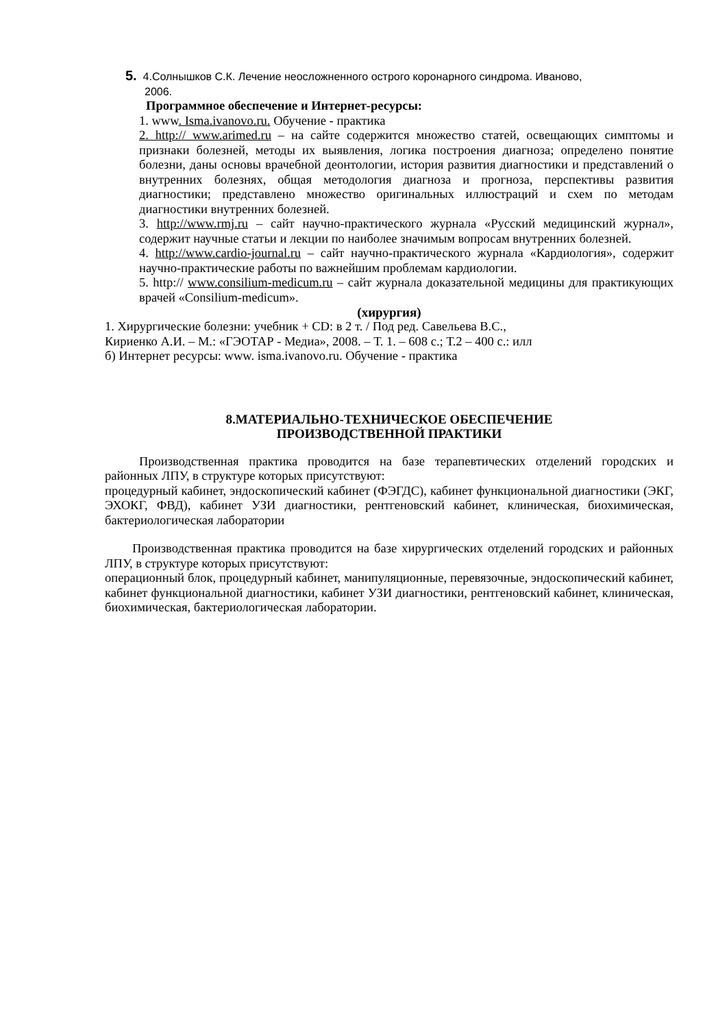5. 4.Солнышков С.К. Лечение неосложненного острого коронарного синдрома. Иваново,
2006.
Программное обеспечение и Интернет-ресурсы:
1. www. Isma.ivanovo.ru. Обучение - практика
2. http:// www.arimed.ru – на сайте содержится множество статей, освещающих симптомы и признаки болезней, методы их выявления, логика построения диагноза; определено понятие болезни, даны основы врачебной деонтологии, история развития диагностики и представлений о внутренних болезнях, общая методология диагноза и прогноза, перспективы развития диагностики; представлено множество оригинальных иллюстраций и схем по методам диагностики внутренних болезней.
3. http://www.rmj.ru – сайт научно-практического журнала «Русский медицинский журнал», содержит научные статьи и лекции по наиболее значимым вопросам внутренних болезней.
4. http://www.cardio-journal.ru – сайт научно-практического журнала «Кардиология», содержит научно-практические работы по важнейшим проблемам кардиологии.
5. http:// www.consilium-medicum.ru – сайт журнала доказательной медицины для практикующих врачей «Consilium-medicum».
(хирургия)
1. Хирургические болезни: учебник + CD: в 2 т. / Под ред. Савельева В.С.,
Кириенко А.И. – М.: «ГЭОТАР - Медиа», 2008. – Т. 1. – 608 с.; Т.2 – 400 с.: илл
б) Интернет ресурсы: www. isma.ivanovo.ru. Обучение - практика
8.МАТЕРИАЛЬНО-ТЕХНИЧЕСКОЕ ОБЕСПЕЧЕНИЕ
ПРОИЗВОДСТВЕННОЙ ПРАКТИКИ
Производственная практика проводится на базе терапевтических отделений городских и районных ЛПУ, в структуре которых присутствуют:
процедурный кабинет, эндоскопический кабинет (ФЭГДС), кабинет функциональной диагностики (ЭКГ, ЭХОКГ, ФВД), кабинет УЗИ диагностики, рентгеновский кабинет, клиническая, биохимическая, бактериологическая лаборатории
Производственная практика проводится на базе хирургических отделений городских и районных ЛПУ, в структуре которых присутствуют:
операционный блок, процедурный кабинет, манипуляционные, перевязочные, эндоскопический кабинет, кабинет функциональной диагностики, кабинет УЗИ диагностики, рентгеновский кабинет, клиническая, биохимическая, бактериологическая лаборатории.